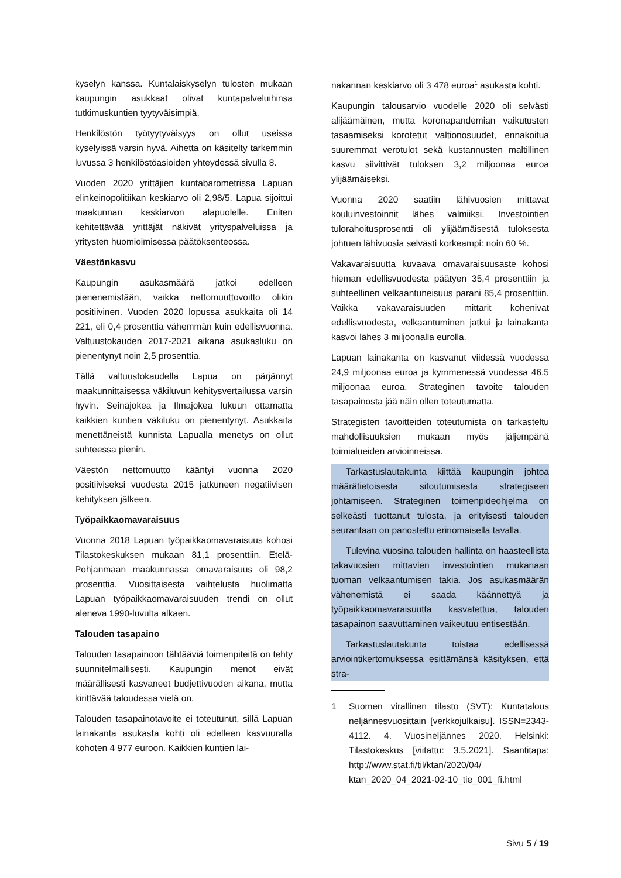kyselyn kanssa. Kuntalaiskyselyn tulosten mukaan kaupungin asukkaat olivat kuntapalveluihinsa tutkimuskuntien tyytyväisimpiä.
Henkilöstön työtyytyväisyys on ollut useissa kyselyissä varsin hyvä. Aihetta on käsitelty tarkemmin luvussa 3 henkilöstöasioiden yhteydessä sivulla 8.
Vuoden 2020 yrittäjien kuntabarometrissa Lapuan elinkeinopolitiikan keskiarvo oli 2,98/5. Lapua sijoittui maakunnan keskiarvon alapuolelle. Eniten kehitettävää yrittäjät näkivät yrityspalveluissa ja yritysten huomioimisessa päätöksenteossa.
Väestönkasvu
Kaupungin asukasmäärä jatkoi edelleen pienenemistään, vaikka nettomuuttovoitto olikin positiivinen. Vuoden 2020 lopussa asukkaita oli 14 221, eli 0,4 prosenttia vähemmän kuin edellisvuonna. Valtuustokauden 2017-2021 aikana asukasluku on pienentynyt noin 2,5 prosenttia.
Tällä valtuustokaudella Lapua on pärjännyt maakunnittaisessa väkiluvun kehitysvertailussa varsin hyvin. Seinäjokea ja Ilmajokea lukuun ottamatta kaikkien kuntien väkiluku on pienentynyt. Asukkaita menettäneistä kunnista Lapualla menetys on ollut suhteessa pienin.
Väestön nettomuutto kääntyi vuonna 2020 positiiviseksi vuodesta 2015 jatkuneen negatiivisen kehityksen jälkeen.
Työpaikkaomavaraisuus
Vuonna 2018 Lapuan työpaikkaomavaraisuus kohosi Tilastokeskuksen mukaan 81,1 prosenttiin. Etelä-Pohjanmaan maakunnassa omavaraisuus oli 98,2 prosenttia. Vuosittaisesta vaihtelusta huolimatta Lapuan työpaikkaomavaraisuuden trendi on ollut aleneva 1990-luvulta alkaen.
Talouden tasapaino
Talouden tasapainoon tähtääviä toimenpiteitä on tehty suunnitelmallisesti. Kaupungin menot eivät määrällisesti kasvaneet budjettivuoden aikana, mutta kirittävää taloudessa vielä on.
Talouden tasapainotavoite ei toteutunut, sillä Lapuan lainakanta asukasta kohti oli edelleen kasvuuralla kohoten 4 977 euroon. Kaikkien kuntien lai-
nakannan keskiarvo oli 3 478 euroa<sup>1</sup> asukasta kohti.
Kaupungin talousarvio vuodelle 2020 oli selvästi alijäämäinen, mutta koronapandemian vaikutusten tasaamiseksi korotetut valtionosuudet, ennakoitua suuremmat verotulot sekä kustannusten maltillinen kasvu siivittivät tuloksen 3,2 miljoonaa euroa ylijäämäiseksi.
Vuonna 2020 saatiin lähivuosien mittavat kouluinvestoinnit lähes valmiiksi. Investointien tulorahoitusprosentti oli ylijäämäisestä tuloksesta johtuen lähivuosia selvästi korkeampi: noin 60 %.
Vakavaraisuutta kuvaava omavaraisuusaste kohosi hieman edellisvuodesta päätyen 35,4 prosenttiin ja suhteellinen velkaantuneisuus parani 85,4 prosenttiin. Vaikka vakavaraisuuden mittarit kohenivat edellisvuodesta, velkaantuminen jatkui ja lainakanta kasvoi lähes 3 miljoonalla eurolla.
Lapuan lainakanta on kasvanut viidessä vuodessa 24,9 miljoonaa euroa ja kymmenessä vuodessa 46,5 miljoonaa euroa. Strateginen tavoite talouden tasapainosta jää näin ollen toteutumatta.
Strategisten tavoitteiden toteutumista on tarkasteltu mahdollisuuksien mukaan myös jäljempänä toimialueiden arvioinneissa.
Tarkastuslautakunta kiittää kaupungin johtoa määrätietoisesta sitoutumisesta strategiseen johtamiseen. Strateginen toimenpideohjelma on selkeästi tuottanut tulosta, ja erityisesti talouden seurantaan on panostettu erinomaisella tavalla.
Tulevina vuosina talouden hallinta on haasteellista takavuosien mittavien investointien mukanaan tuoman velkaantumisen takia. Jos asukasmäärän vähenemistä ei saada käännettyä ja työpaikkaomavaraisuutta kasvatettua, talouden tasapainon saavuttaminen vaikeutuu entisestään.
Tarkastuslautakunta toistaa edellisessä arviointikertomuksessa esittämänsä käsityksen, että stra-
1 Suomen virallinen tilasto (SVT): Kuntatalous neljännesvuosittain [verkkojulkaisu]. ISSN=2343-4112. 4. Vuosineljännes 2020. Helsinki: Tilastokeskus [viitattu: 3.5.2021]. Saantitapa: http://www.stat.fi/til/ktan/2020/04/ ktan_2020_04_2021-02-10_tie_001_fi.html
Sivu 5 / 19